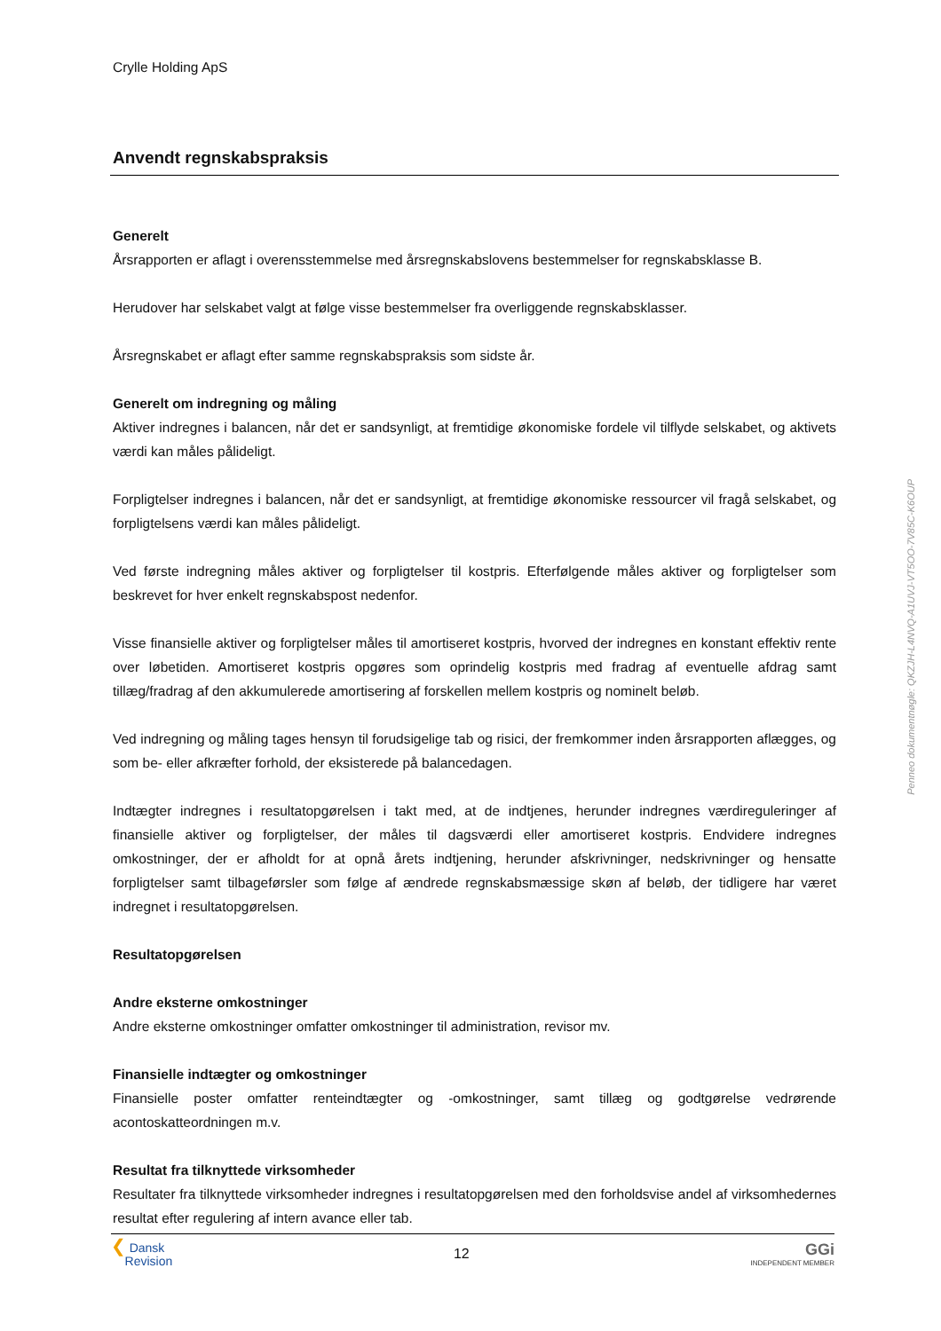Crylle Holding ApS
Anvendt regnskabspraksis
Generelt
Årsrapporten er aflagt i overensstemmelse med årsregnskabslovens bestemmelser for regnskabsklasse B.
Herudover har selskabet valgt at følge visse bestemmelser fra overliggende regnskabsklasser.
Årsregnskabet er aflagt efter samme regnskabspraksis som sidste år.
Generelt om indregning og måling
Aktiver indregnes i balancen, når det er sandsynligt, at fremtidige økonomiske fordele vil tilflyde selskabet, og aktivets værdi kan måles pålideligt.
Forpligtelser indregnes i balancen, når det er sandsynligt, at fremtidige økonomiske ressourcer vil fragå selskabet, og forpligtelsens værdi kan måles pålideligt.
Ved første indregning måles aktiver og forpligtelser til kostpris. Efterfølgende måles aktiver og forpligtelser som beskrevet for hver enkelt regnskabspost nedenfor.
Visse finansielle aktiver og forpligtelser måles til amortiseret kostpris, hvorved der indregnes en konstant effektiv rente over løbetiden. Amortiseret kostpris opgøres som oprindelig kostpris med fradrag af eventuelle afdrag samt tillæg/fradrag af den akkumulerede amortisering af forskellen mellem kostpris og nominelt beløb.
Ved indregning og måling tages hensyn til forudsigelige tab og risici, der fremkommer inden årsrapporten aflægges, og som be- eller afkræfter forhold, der eksisterede på balancedagen.
Indtægter indregnes i resultatopgørelsen i takt med, at de indtjenes, herunder indregnes værdireguleringer af finansielle aktiver og forpligtelser, der måles til dagsværdi eller amortiseret kostpris. Endvidere indregnes omkostninger, der er afholdt for at opnå årets indtjening, herunder afskrivninger, nedskrivninger og hensatte forpligtelser samt tilbageførsler som følge af ændrede regnskabsmæssige skøn af beløb, der tidligere har været indregnet i resultatopgørelsen.
Resultatopgørelsen
Andre eksterne omkostninger
Andre eksterne omkostninger omfatter omkostninger til administration, revisor mv.
Finansielle indtægter og omkostninger
Finansielle poster omfatter renteindtægter og -omkostninger, samt tillæg og godtgørelse vedrørende acontoskatteordningen m.v.
Resultat fra tilknyttede virksomheder
Resultater fra tilknyttede virksomheder indregnes i resultatopgørelsen med den forholdsvise andel af virksomhedernes resultat efter regulering af intern avance eller tab.
❮ Dansk
Revision
12
GGi
INDEPENDENT MEMBER
Penneo dokumentnøgle: QKZJH-L4NVQ-A1UVJ-VT5OO-7V85C-K6OUP